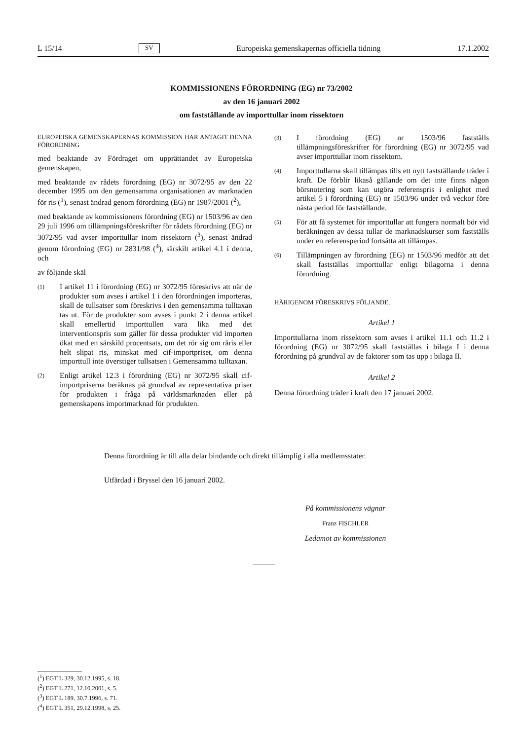L 15/14 SV Europeiska gemenskapernas officiella tidning 17.1.2002
KOMMISSIONENS FÖRORDNING (EG) nr 73/2002
av den 16 januari 2002
om fastställande av importtullar inom rissektorn
EUROPEISKA GEMENSKAPERNAS KOMMISSION HAR ANTAGIT DENNA FÖRORDNING
med beaktande av Fördraget om upprättandet av Europeiska gemenskapen,
med beaktande av rådets förordning (EG) nr 3072/95 av den 22 december 1995 om den gemensamma organisationen av marknaden för ris (<sup>1</sup>), senast ändrad genom förordning (EG) nr 1987/2001 (<sup>2</sup>),
med beaktande av kommissionens förordning (EG) nr 1503/96 av den 29 juli 1996 om tillämpningsföreskrifter för rådets förordning (EG) nr 3072/95 vad avser importtullar inom rissektorn (<sup>3</sup>), senast ändrad genom förordning (EG) nr 2831/98 (<sup>4</sup>), särskilt artikel 4.1 i denna, och
av följande skäl
(1) I artikel 11 i förordning (EG) nr 3072/95 föreskrivs att när de produkter som avses i artikel 1 i den förordningen importeras, skall de tullsatser som föreskrivs i den gemensamma tulltaxan tas ut. För de produkter som avses i punkt 2 i denna artikel skall emellertid importtullen vara lika med det interventionspris som gäller för dessa produkter vid importen ökat med en särskild procentsats, om det rör sig om råris eller helt slipat ris, minskat med cif-importpriset, om denna importtull inte överstiger tullsatsen i Gemensamma tulltaxan.
(2) Enligt artikel 12.3 i förordning (EG) nr 3072/95 skall cif-importpriserna beräknas på grundval av representativa priser för produkten i fråga på världsmarknaden eller på gemenskapens importmarknad för produkten.
(3) I förordning (EG) nr 1503/96 fastställs tillämpningsföreskrifter för förordning (EG) nr 3072/95 vad avser importtullar inom rissektorn.
(4) Importtullarna skall tillämpas tills ett nytt fastställande träder i kraft. De förblir likaså gällande om det inte finns någon börsnotering som kan utgöra referenspris i enlighet med artikel 5 i förordning (EG) nr 1503/96 under två veckor före nästa period för fastställande.
(5) För att få systemet för importtullar att fungera normalt bör vid beräkningen av dessa tullar de marknadskurser som fastställs under en referensperiod fortsätta att tillämpas.
(6) Tillämpningen av förordning (EG) nr 1503/96 medför att det skall fastställas importtullar enligt bilagorna i denna förordning.
HÄRIGENOM FÖRESKRIVS FÖLJANDE.
Artikel 1
Importtullarna inom rissektorn som avses i artikel 11.1 och 11.2 i förordning (EG) nr 3072/95 skall fastställas i bilaga I i denna förordning på grundval av de faktorer som tas upp i bilaga II.
Artikel 2
Denna förordning träder i kraft den 17 januari 2002.
Denna förordning är till alla delar bindande och direkt tillämplig i alla medlemsstater.
Utfärdad i Bryssel den 16 januari 2002.
På kommissionens vägnar
Franz FISCHLER
Ledamot av kommissionen
(<sup>1</sup>) EGT L 329, 30.12.1995, s. 18.
(<sup>2</sup>) EGT L 271, 12.10.2001, s. 5.
(<sup>3</sup>) EGT L 189, 30.7.1996, s. 71.
(<sup>4</sup>) EGT L 351, 29.12.1998, s. 25.